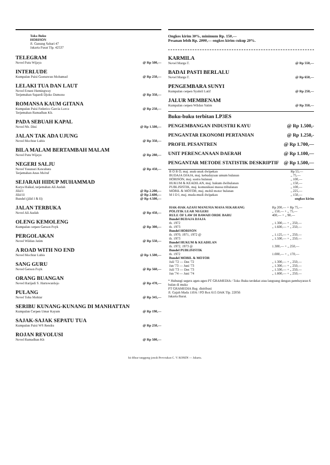Toko Buku
HORISON
Jl. Gunung Sahari 47
Jakarta Pusat Tlp. 42537
TELEGRAM
Novel Putu Wijaya @ Rp 500,—
INTERLUDE
Kumpulan Puisi Goenawan Mohamad @ Rp 250,—
LELAKI TUA DAN LAUT
Novel Ernest Hemingway
Terjemahan Sapardi Djoko Damono @ Rp 350,—
ROMANSA KAUM GITANA
Kumpulan Puisi Federico Garcia Lorca @ Rp 250,—
Terjemahan Ramadhan Kh.
PADA SEBUAH KAPAL
Novel Nh. Dini @ Rp 1.500,—
JALAN TAK ADA UJUNG
Novel Mochtar Lubis @ Rp 350,—
BILA MALAM BERTAMBAH MALAM
Novel Putu Wijaya @ Rp 280,—
NEGERI SALJU
Novel Yasunari Kawabata
Terjemahan Anas Ma'ruf @ Rp 450,—
SEJARAH HIDUP MUHAMMAD
Karya Haikal, terjemahan Ali Audah
Jilid I @ Rp 2.200,—
Jilid II @ Rp 2.600,—
Bundel (jilid I & II) @ Rp 4.500,—
JALAN TERBUKA
Novel Ali Audah @ Rp 450,—
OLENG KEMOLENG
Kumpulan cerpen Gerson Poyk @ Rp 300,—
PERGOLAKAN
Novel Wildan Jatim @ Rp 550,—
A ROAD WITH NO END
Novel Mochtar Lubis @ Rp 1.500,—
SANG GURU
Novel Gerson Poyk @ Rp 560,—
ORANG BUANGAN
Novel Harijadi S. Hartowardojo @ Rp 470,—
PULANG
Novel Toha Mohtar @ Rp 345,—
SERIBU KUNANG-KUNANG DI MANHATTAN
Kumpulan Cerpen Umar Kayam @ Rp 190,—
SAJAK-SAJAK SEPATU TUA
Kumpulan Puisi WS Rendra @ Rp 250,—
ROJAN REVOLUSI
Novel Ramadhan Kh @ Rp 500,—
Ongkos kirim 30%, minimum Rp. 150,—
Pesanan lebih Rp. 2000,— ongkos kirim cukup 20%.
KARMILA
Novel Marga T. @ Rp 550,—
BADAI PASTI BERLALU
Novel Marga T. @ Rp 650,—
PENGEMBARA SUNYI
Kumpulan cerpen Syahril Latif @ Rp 250,—
JALUR MEMBENAM
Kumpulan cerpen Wildan Yatim @ Rp 350,—
Buku-buku terbitan LP3ES
PENGEMBANGAN INDUSTRI KAYU @ Rp 1.500,-
PENGANTAR EKONOMI PERTANIAN @ Rp 1.250,-
PROFIL PESANTREN @ Rp 1.700,—
UNIT PERENCANAAN DAERAH @ Rp 1.100,—
PENGANTAR METODE STATISTIK DESKRIPTIF @ Rp 1.500,—
| B O B O, maj. anak-anak dwipekan | Rp 55,— |
| BUDAJA DJAJA, maj. kebudayaan umum bulanan | „ 75,— |
| HORISON, maj. sastra bulanan | „ 100,— |
| HUKUM & KEADILAN, maj. hukum dwibulanan | „ 150,— |
| PUBLISISTIK, maj. komunikasi massa tribulanan | „ 100,— |
| MOBIL & MOTOR, maj. mobil motor bulanan | „ 225,— |
| M I D I, maj. muda-mudi dwipekan | „ 150,— |
ongkos kirim
| HAK-HAK AZASI MANUSIA MASA SEKARANG | Rp 200,— + Rp 75,— |
| POLITIK LUAR NEGERI | „ 150,— + „ 75,— |
| RULE OF LAW DI BAWAH ORDE BARU | 400,— + „ 90,— |
| Bundel BUDAJA DJAJA th. 1972 th. 1973 | „ 1.300,— + „ 250,— „ 1.600,— + „ 250,— |
| Bundel HORISON th. 1970, 1971, 1972 @ th. 1973 | „ 1.125,— + „ 250,— „ 1.500,— + „ 250,— |
| Bundel HUKUM & KEADILAN th. 1972, 1973 @ | 1.300,— + „ 250,— |
| Bundel PUBLISISTIK th. 1972 | 1.000,— + „ 170,— |
| Bundel MOBIL & MOTOR Juli '72 — Des '72 Jan '73 — Juni '73 Juli '73 — Des '73 Jan '74 — Juni '74 | „ 1.300,— + „ 250,— „ 1.300,— + „ 250,— „ 1.500,— + „ 250,— „ 1.800,— + „ 250,— |
* Hubungi segera agen-agen PT GRAMEDIA / Toko Buku terdekat atau langsung dengan pembayaran 6 bulan di muka
PT GRAMEDIA Bag. distribusi
Jl. Gajah Mada 110A / PO Box 615 DAK Tlp. 22056
Jakarta Barat.
Isi diluar tanggung jawab Percetakan C. V. KOSEN — Jakarta.